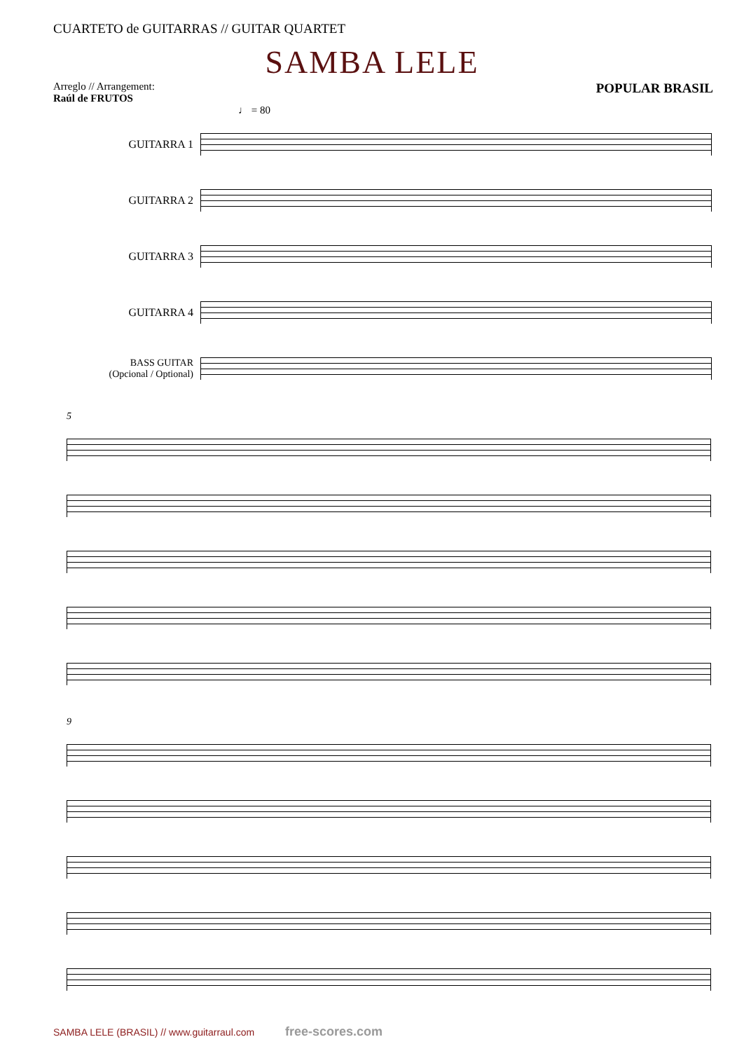CUARTETO de GUITARRAS // GUITAR QUARTET
SAMBA LELE
Arreglo // Arrangement:
Raúl de FRUTOS
POPULAR BRASIL
♩ = 80
GUITARRA 1
GUITARRA 2
GUITARRA 3
GUITARRA 4
BASS GUITAR
(Opcional / Optional)
5
9
SAMBA LELE (BRASIL) // www.guitarraul.com free-scores.com